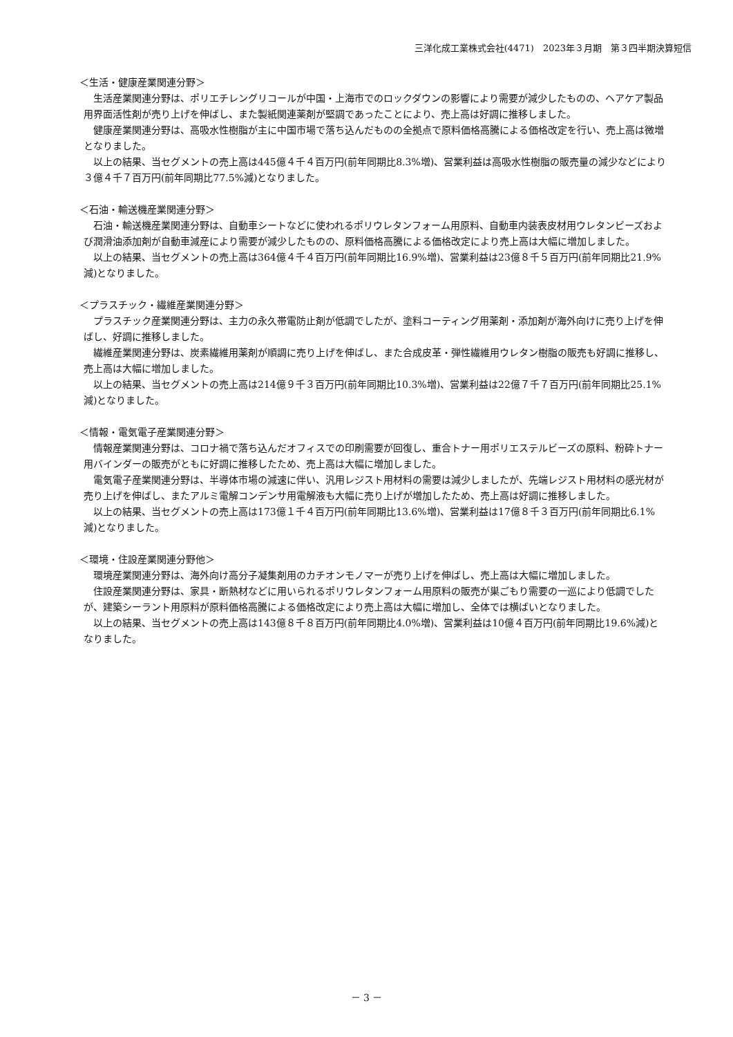三洋化成工業株式会社(4471)　2023年３月期　第３四半期決算短信
＜生活・健康産業関連分野＞
生活産業関連分野は、ポリエチレングリコールが中国・上海市でのロックダウンの影響により需要が減少したものの、ヘアケア製品用界面活性剤が売り上げを伸ばし、また製紙関連薬剤が堅調であったことにより、売上高は好調に推移しました。
健康産業関連分野は、高吸水性樹脂が主に中国市場で落ち込んだものの全拠点で原料価格高騰による価格改定を行い、売上高は微増となりました。
以上の結果、当セグメントの売上高は445億４千４百万円(前年同期比8.3%増)、営業利益は高吸水性樹脂の販売量の減少などにより３億４千７百万円(前年同期比77.5%減)となりました。
＜石油・輸送機産業関連分野＞
石油・輸送機産業関連分野は、自動車シートなどに使われるポリウレタンフォーム用原料、自動車内装表皮材用ウレタンビーズおよび潤滑油添加剤が自動車減産により需要が減少したものの、原料価格高騰による価格改定により売上高は大幅に増加しました。
以上の結果、当セグメントの売上高は364億４千４百万円(前年同期比16.9%増)、営業利益は23億８千５百万円(前年同期比21.9%減)となりました。
＜プラスチック・繊維産業関連分野＞
プラスチック産業関連分野は、主力の永久帯電防止剤が低調でしたが、塗料コーティング用薬剤・添加剤が海外向けに売り上げを伸ばし、好調に推移しました。
繊維産業関連分野は、炭素繊維用薬剤が順調に売り上げを伸ばし、また合成皮革・弾性繊維用ウレタン樹脂の販売も好調に推移し、売上高は大幅に増加しました。
以上の結果、当セグメントの売上高は214億９千３百万円(前年同期比10.3%増)、営業利益は22億７千７百万円(前年同期比25.1%減)となりました。
＜情報・電気電子産業関連分野＞
情報産業関連分野は、コロナ禍で落ち込んだオフィスでの印刷需要が回復し、重合トナー用ポリエステルビーズの原料、粉砕トナー用バインダーの販売がともに好調に推移したため、売上高は大幅に増加しました。
電気電子産業関連分野は、半導体市場の減速に伴い、汎用レジスト用材料の需要は減少しましたが、先端レジスト用材料の感光材が売り上げを伸ばし、またアルミ電解コンデンサ用電解液も大幅に売り上げが増加したため、売上高は好調に推移しました。
以上の結果、当セグメントの売上高は173億１千４百万円(前年同期比13.6%増)、営業利益は17億８千３百万円(前年同期比6.1%減)となりました。
＜環境・住設産業関連分野他＞
環境産業関連分野は、海外向け高分子凝集剤用のカチオンモノマーが売り上げを伸ばし、売上高は大幅に増加しました。
住設産業関連分野は、家具・断熱材などに用いられるポリウレタンフォーム用原料の販売が巣ごもり需要の一巡により低調でしたが、建築シーラント用原料が原料価格高騰による価格改定により売上高は大幅に増加し、全体では横ばいとなりました。
以上の結果、当セグメントの売上高は143億８千８百万円(前年同期比4.0%増)、営業利益は10億４百万円(前年同期比19.6%減)となりました。
－ 3 －